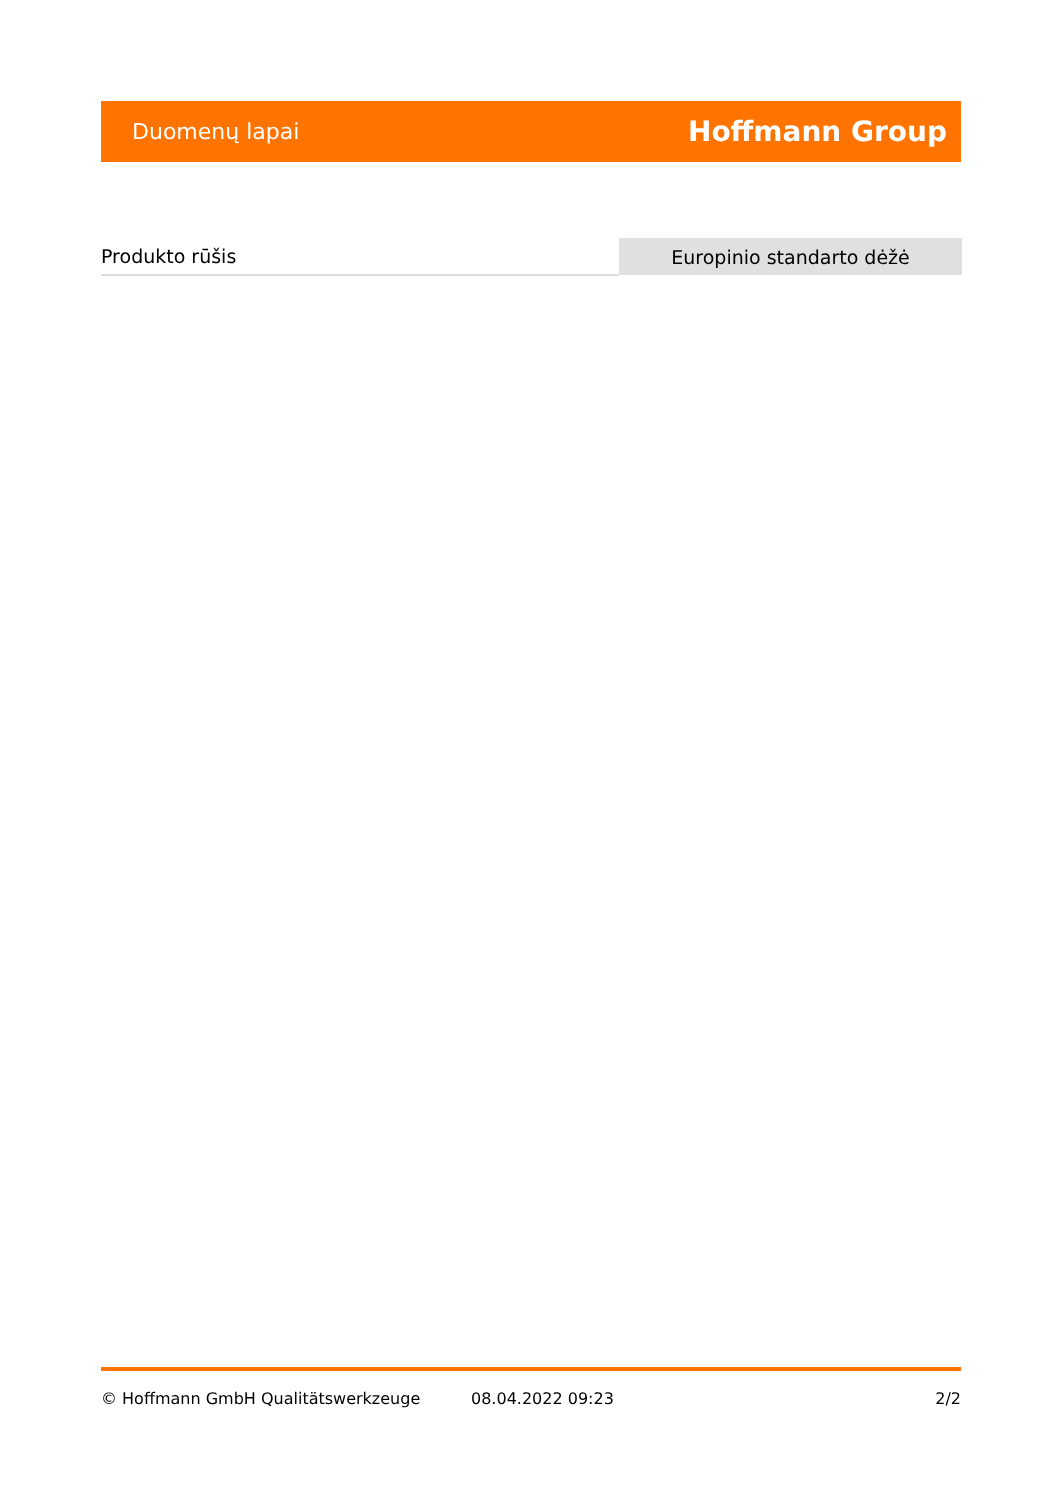Duomenų lapai Hoffmann Group
| Produkto rūšis | Europinio standarto dėžė |
© Hoffmann GmbH Qualitätswerkzeuge 08.04.2022 09:23 2/2